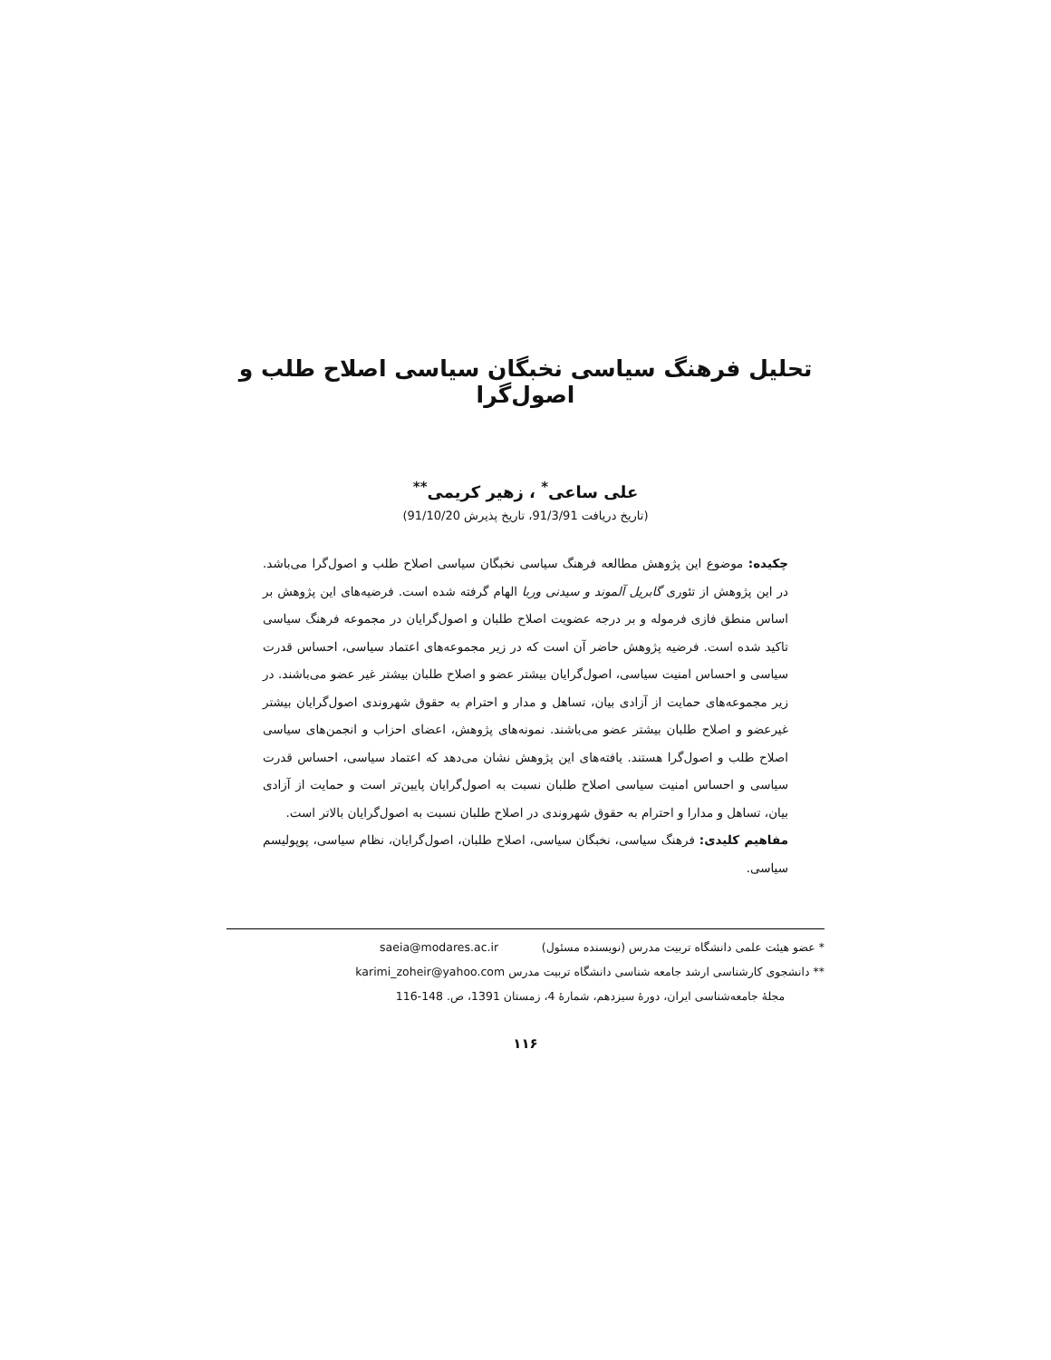تحلیل فرهنگ سیاسی نخبگان سیاسی اصلاح طلب و اصول‌گرا
علی ساعی<sup>*</sup> ، زهیر کریمی<sup>**</sup>
(تاریخ دریافت 91/3/91، تاریخ پذیرش 91/10/20)
چکیده: موضوع این پژوهش مطالعه فرهنگ سیاسی نخبگان سیاسی اصلاح طلب و اصول‌گرا می‌باشد. در این پژوهش از تئوری گابریل آلموند و سیدنی وربا الهام گرفته شده است. فرضیه‌های این پژوهش بر اساس منطق فازی فرموله و بر درجه عضویت اصلاح طلبان و اصول‌گرایان در مجموعه فرهنگ سیاسی تاکید شده است. فرضیه پژوهش حاضر آن است که در زیر مجموعه‌های اعتماد سیاسی، احساس قدرت سیاسی و احساس امنیت سیاسی، اصول‌گرایان بیشتر عضو و اصلاح طلبان بیشتر غیر عضو می‌باشند. در زیر مجموعه‌های حمایت از آزادی بیان، تساهل و مدار و احترام به حقوق شهروندی اصول‌گرایان بیشتر غیرعضو و اصلاح طلبان بیشتر عضو می‌باشند. نمونه‌های پژوهش، اعضای احزاب و انجمن‌های سیاسی اصلاح طلب و اصول‌گرا هستند. یافته‌های این پژوهش نشان می‌دهد که اعتماد سیاسی، احساس قدرت سیاسی و احساس امنیت سیاسی اصلاح طلبان نسبت به اصول‌گرایان پایین‌تر است و حمایت از آزادی بیان، تساهل و مدارا و احترام به حقوق شهروندی در اصلاح طلبان نسبت به اصول‌گرایان بالاتر است.
مفاهیم کلیدی: فرهنگ سیاسی، نخبگان سیاسی، اصلاح طلبان، اصول‌گرایان، نظام سیاسی، پوپولیسم سیاسی.
* عضو هیئت علمی دانشگاه تربیت مدرس (نویسنده مسئول) saeia@modares.ac.ir
** دانشجوی کارشناسی ارشد جامعه شناسی دانشگاه تربیت مدرس karimi_zoheir@yahoo.com
مجلهٔ جامعه‌شناسی ایران، دورهٔ سیزدهم، شمارهٔ 4، زمستان 1391، ص. 148-116
۱۱۶